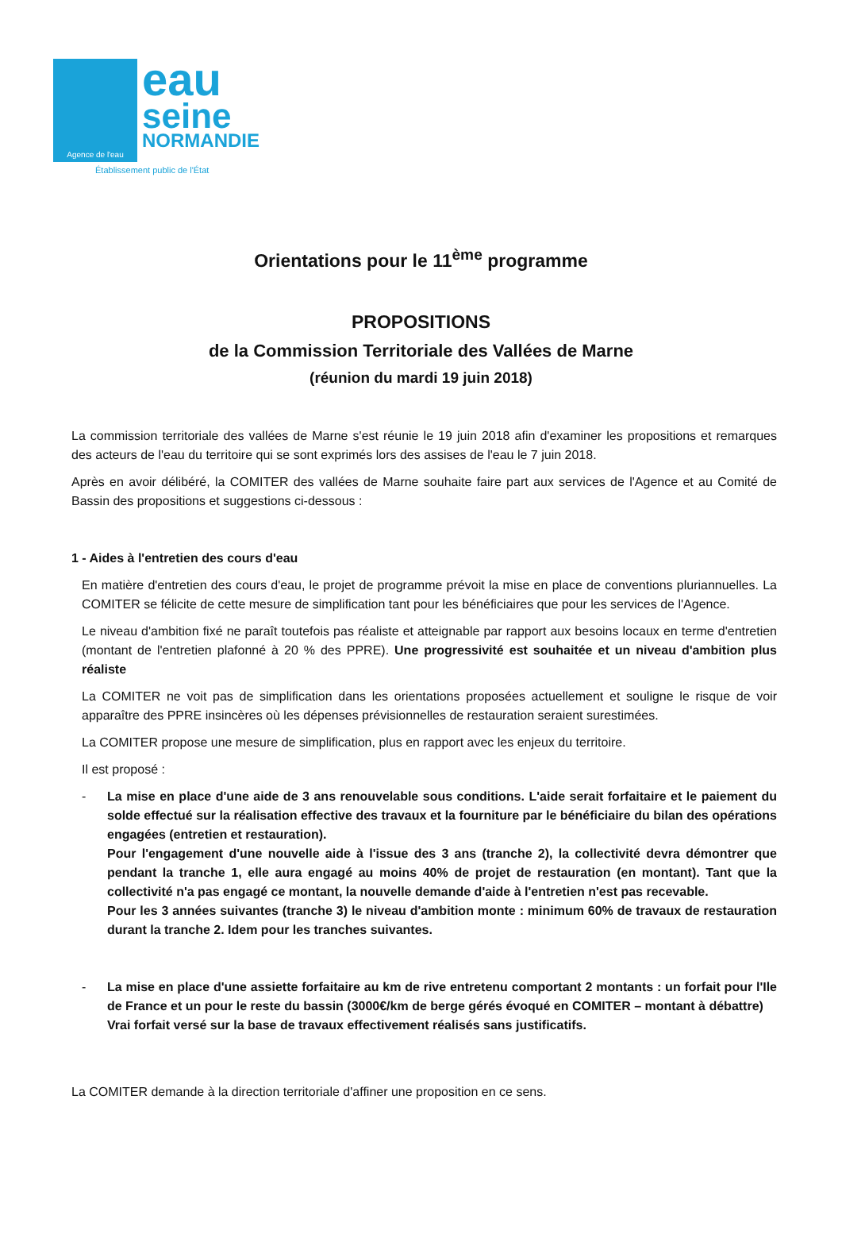Agence de l'eau
eau
seine
NORMANDIE
Établissement public de l'État
Orientations pour le 11<sup>ème</sup> programme
PROPOSITIONS
de la Commission Territoriale des Vallées de Marne
(réunion du mardi 19 juin 2018)
La commission territoriale des vallées de Marne s'est réunie le 19 juin 2018 afin d'examiner les propositions et remarques des acteurs de l'eau du territoire qui se sont exprimés lors des assises de l'eau le 7 juin 2018.
Après en avoir délibéré, la COMITER des vallées de Marne souhaite faire part aux services de l'Agence et au Comité de Bassin des propositions et suggestions ci-dessous :
1 - Aides à l'entretien des cours d'eau
En matière d'entretien des cours d'eau, le projet de programme prévoit la mise en place de conventions pluriannuelles. La COMITER se félicite de cette mesure de simplification tant pour les bénéficiaires que pour les services de l'Agence.
Le niveau d'ambition fixé ne paraît toutefois pas réaliste et atteignable par rapport aux besoins locaux en terme d'entretien (montant de l'entretien plafonné à 20 % des PPRE). Une progressivité est souhaitée et un niveau d'ambition plus réaliste
La COMITER ne voit pas de simplification dans les orientations proposées actuellement et souligne le risque de voir apparaître des PPRE insincères où les dépenses prévisionnelles de restauration seraient surestimées.
La COMITER propose une mesure de simplification, plus en rapport avec les enjeux du territoire.
Il est proposé :
- La mise en place d'une aide de 3 ans renouvelable sous conditions. L'aide serait forfaitaire et le paiement du solde effectué sur la réalisation effective des travaux et la fourniture par le bénéficiaire du bilan des opérations engagées (entretien et restauration).
Pour l'engagement d'une nouvelle aide à l'issue des 3 ans (tranche 2), la collectivité devra démontrer que pendant la tranche 1, elle aura engagé au moins 40% de projet de restauration (en montant). Tant que la collectivité n'a pas engagé ce montant, la nouvelle demande d'aide à l'entretien n'est pas recevable.
Pour les 3 années suivantes (tranche 3) le niveau d'ambition monte : minimum 60% de travaux de restauration durant la tranche 2. Idem pour les tranches suivantes.
- La mise en place d'une assiette forfaitaire au km de rive entretenu comportant 2 montants : un forfait pour l'Ile de France et un pour le reste du bassin (3000€/km de berge gérés évoqué en COMITER – montant à débattre)
Vrai forfait versé sur la base de travaux effectivement réalisés sans justificatifs.
La COMITER demande à la direction territoriale d'affiner une proposition en ce sens.